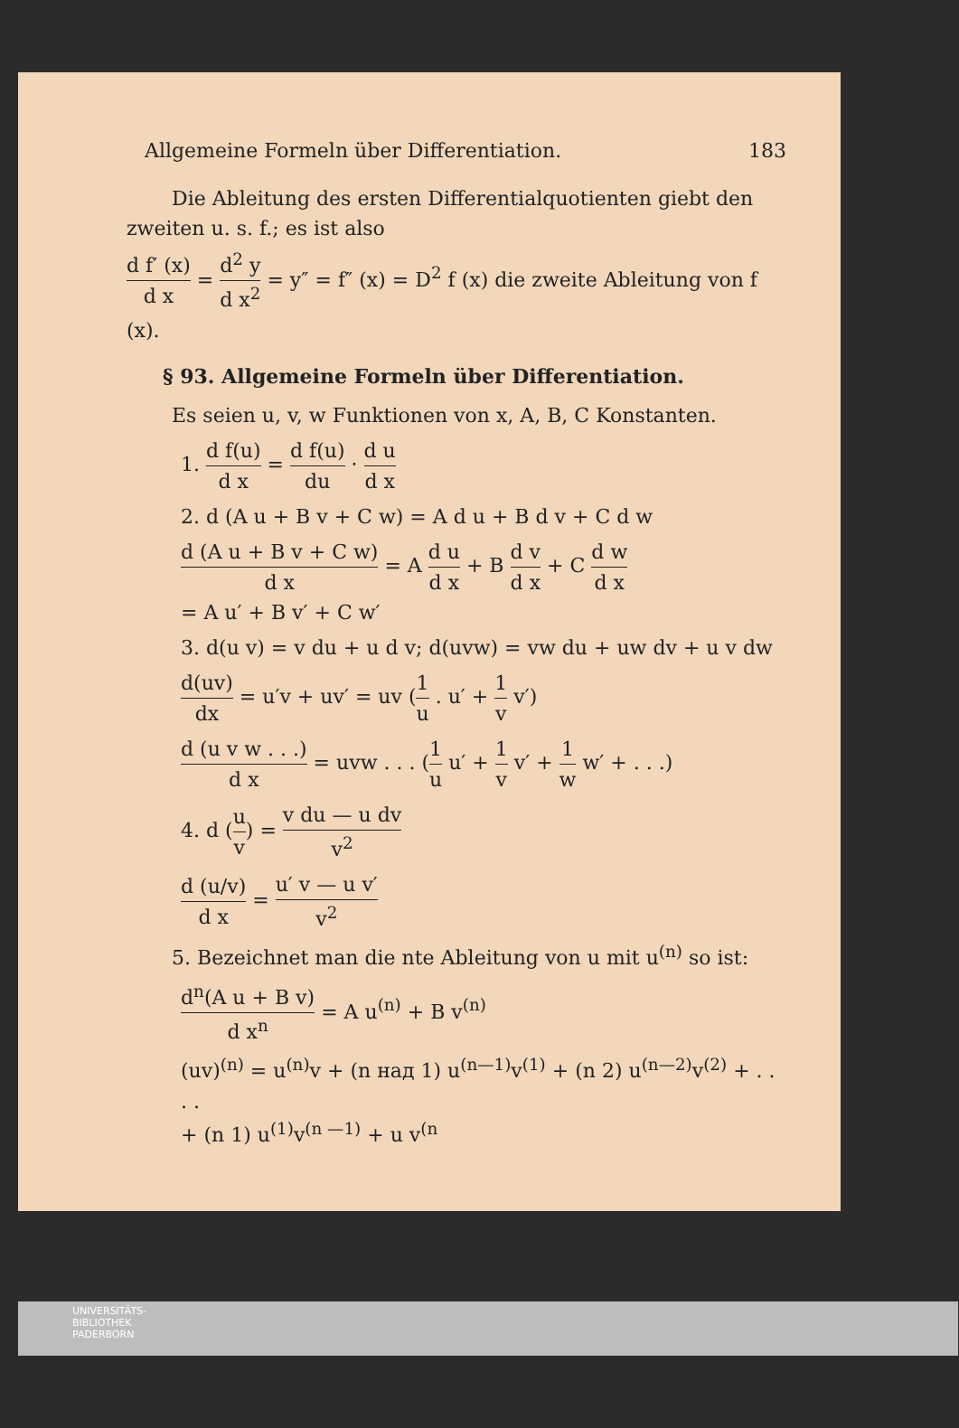Allgemeine Formeln über Differentiation. 183
Die Ableitung des ersten Differentialquotienten giebt den zweiten u. s. f.; es ist also
d f′ (x) d x = d<sup>2</sup> y d x<sup>2</sup> = y″ = f″ (x) = D<sup>2</sup> f (x) die zweite Ableitung von f (x).
§ 93. Allgemeine Formeln über Differentiation.
Es seien u, v, w Funktionen von x, A, B, C Konstanten.
1. d f(u) d x = d f(u) du · d u d x
2. d (A u + B v + C w) = A d u + B d v + C d w
d (A u + B v + C w) d x = A d u d x + B d v d x + C d w d x
= A u′ + B v′ + C w′
3. d(u v) = v du + u d v; d(uvw) = vw du + uw dv + u v dw
d(uv) dx = u′v + uv′ = uv (1 u . u′ + 1 v v′)
d (u v w . . .) d x = uvw . . . (1 u u′ + 1 v v′ + 1 w w′ + . . .)
4. d (u v) = v du — u dv v<sup>2</sup>
d (u/v) d x = u′ v — u v′ v<sup>2</sup>
5. Bezeichnet man die nte Ableitung von u mit u<sup>(n)</sup> so ist:
d<sup>n</sup>(A u + B v) d x<sup>n</sup> = A u<sup>(n)</sup> + B v<sup>(n)</sup>
(uv)<sup>(n)</sup> = u<sup>(n)</sup>v + (n над 1) u<sup>(n—1)</sup>v<sup>(1)</sup> + (n 2) u<sup>(n—2)</sup>v<sup>(2)</sup> + . . . .
+ (n 1) u<sup>(1)</sup>v<sup>(n —1)</sup> + u v<sup>(n</sup>
UNIVERSITÄTS-
BIBLIOTHEK
PADERBORN